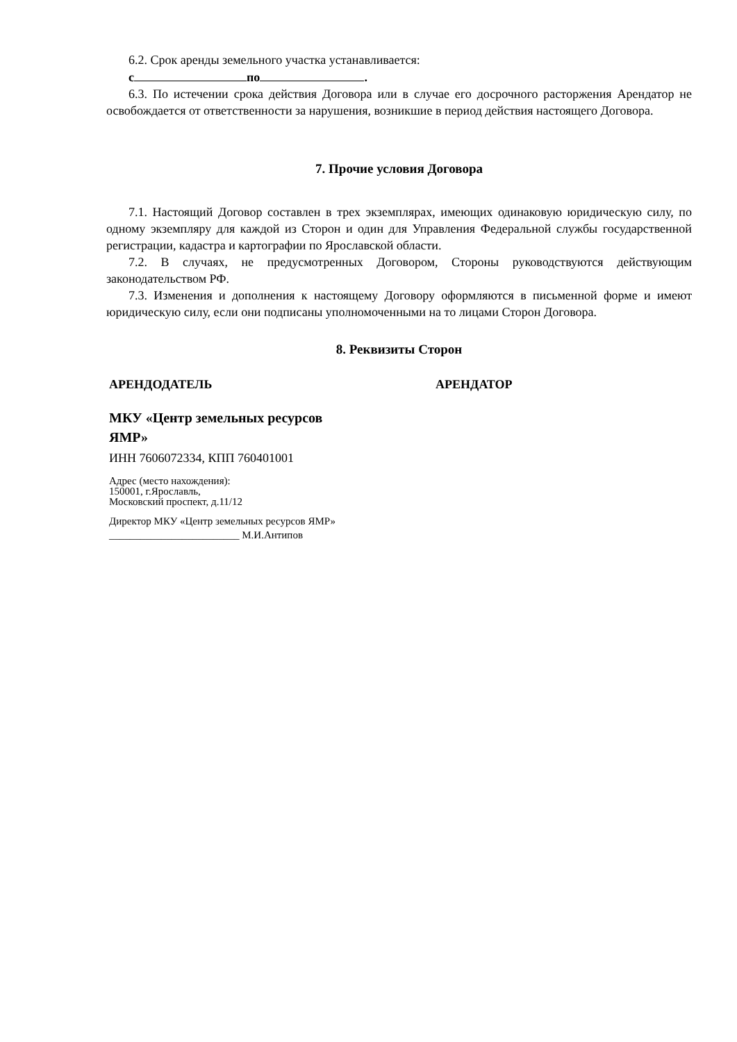6.2. Срок аренды земельного участка устанавливается:
с по .
6.3. По истечении срока действия Договора или в случае его досрочного расторжения Арендатор не освобождается от ответственности за нарушения, возникшие в период действия настоящего Договора.
7. Прочие условия Договора
7.1. Настоящий Договор составлен в трех экземплярах, имеющих одинаковую юридическую силу, по одному экземпляру для каждой из Сторон и один для Управления Федеральной службы государственной регистрации, кадастра и картографии по Ярославской области.
7.2. В случаях, не предусмотренных Договором, Стороны руководствуются действующим законодательством РФ.
7.3. Изменения и дополнения к настоящему Договору оформляются в письменной форме и имеют юридическую силу, если они подписаны уполномоченными на то лицами Сторон Договора.
8. Реквизиты Сторон
АРЕНДОДАТЕЛЬ
МКУ «Центр земельных ресурсов
ЯМР»
ИНН 7606072334, КПП 760401001
Адрес (место нахождения):
150001, г.Ярославль,
Московский проспект, д.11/12
Директор МКУ «Центр земельных ресурсов ЯМР»
_________________________ М.И.Антипов
АРЕНДАТОР